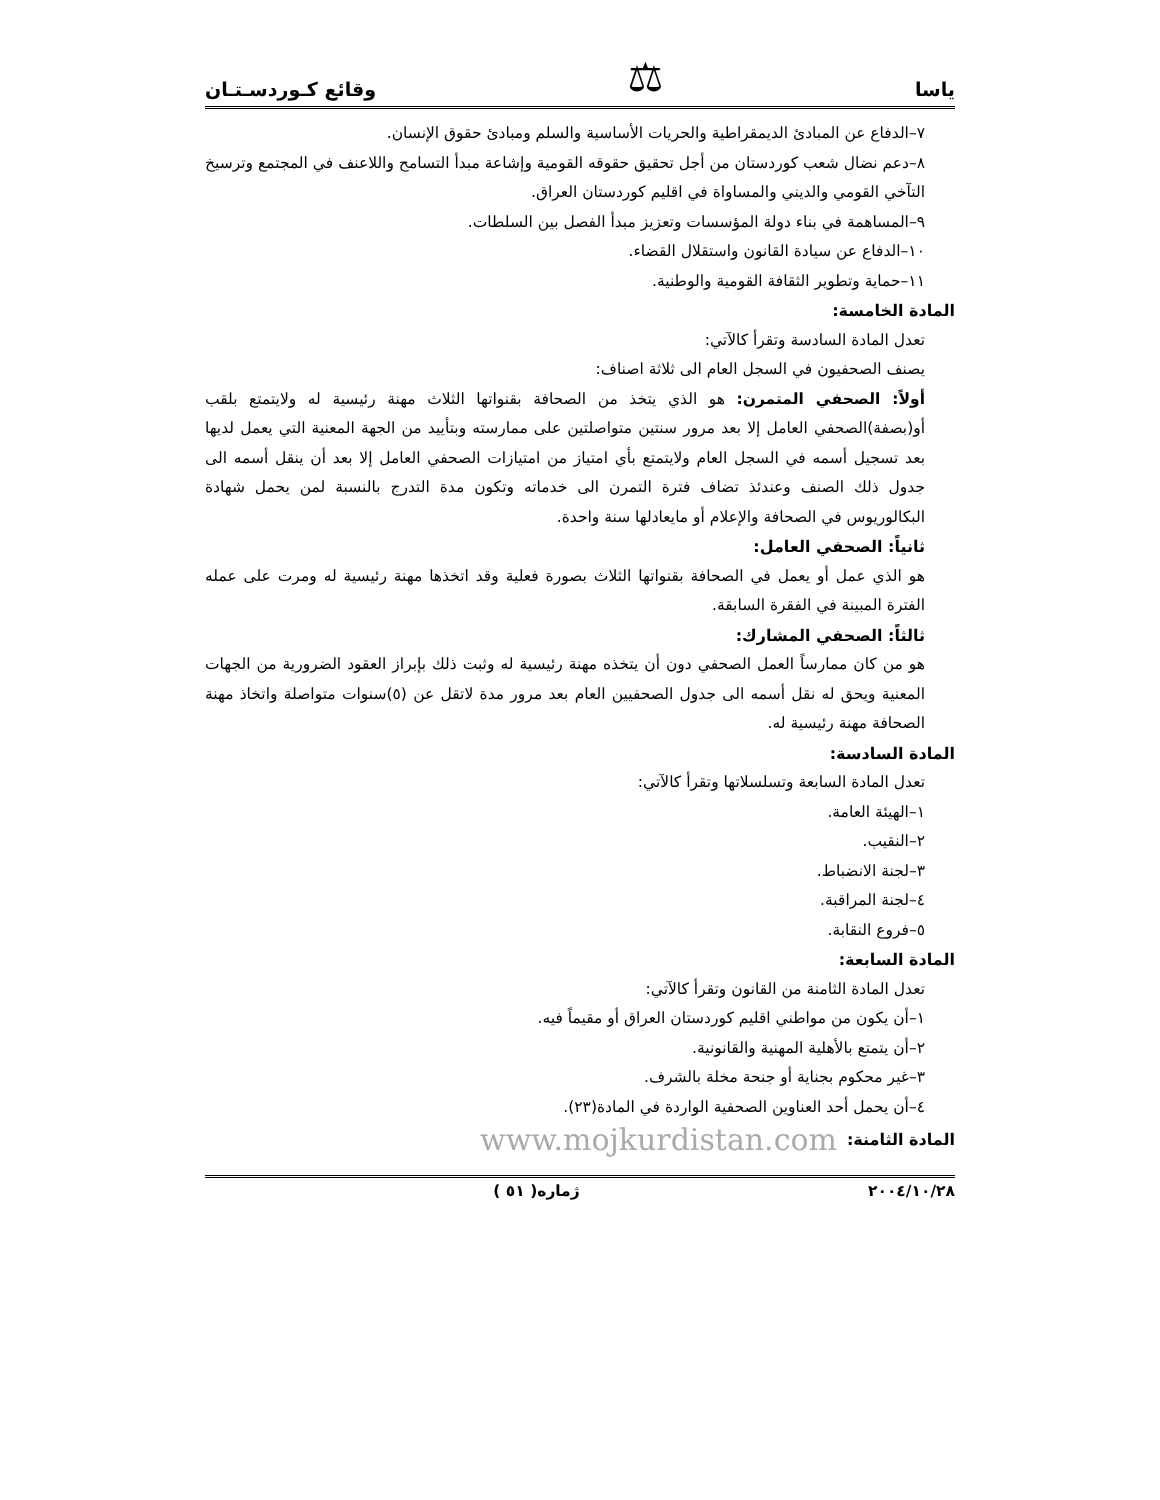ياسا ⚖ وقائع كـوردسـتـان
٧–الدفاع عن المبادئ الديمقراطية والحريات الأساسية والسلم ومبادئ حقوق الإنسان.
٨–دعم نضال شعب كوردستان من أجل تحقيق حقوقه القومية وإشاعة مبدأ التسامح واللاعنف في المجتمع وترسيخ التآخي القومي والديني والمساواة في اقليم كوردستان العراق.
٩–المساهمة في بناء دولة المؤسسات وتعزيز مبدأ الفصل بين السلطات.
١٠–الدفاع عن سيادة القانون واستقلال القضاء.
١١–حماية وتطوير الثقافة القومية والوطنية.
المادة الخامسة:
تعدل المادة السادسة وتقرأ كالآتي:
يصنف الصحفيون في السجل العام الى ثلاثة اصناف:
أولاً: الصحفي المتمرن: هو الذي يتخذ من الصحافة بقنواتها الثلاث مهنة رئيسية له ولايتمتع بلقب أو(بصفة)الصحفي العامل إلا بعد مرور سنتين متواصلتين على ممارسته وبتأييد من الجهة المعنية التي يعمل لديها بعد تسجيل أسمه في السجل العام ولايتمتع بأي امتياز من امتيازات الصحفي العامل إلا بعد أن ينقل أسمه الى جدول ذلك الصنف وعندئذ تضاف فترة التمرن الى خدماته وتكون مدة التدرج بالنسبة لمن يحمل شهادة البكالوريوس في الصحافة والإعلام أو مايعادلها سنة واحدة.
ثانياً: الصحفي العامل:
هو الذي عمل أو يعمل في الصحافة بقنواتها الثلاث بصورة فعلية وقد اتخذها مهنة رئيسية له ومرت على عمله الفترة المبينة في الفقرة السابقة.
ثالثاً: الصحفي المشارك:
هو من كان ممارساً العمل الصحفي دون أن يتخذه مهنة رئيسية له وثبت ذلك بإبراز العقود الضرورية من الجهات المعنية ويحق له نقل أسمه الى جدول الصحفيين العام بعد مرور مدة لاتقل عن (٥)سنوات متواصلة واتخاذ مهنة الصحافة مهنة رئيسية له.
المادة السادسة:
تعدل المادة السابعة وتسلسلاتها وتقرأ كالآتي:
١–الهيئة العامة.
٢–النقيب.
٣–لجنة الانضباط.
٤–لجنة المراقبة.
٥–فروع النقابة.
المادة السابعة:
تعدل المادة الثامنة من القانون وتقرأ كالآتي:
١–أن يكون من مواطني اقليم كوردستان العراق أو مقيماً فيه.
٢–أن يتمتع بالأهلية المهنية والقانونية.
٣–غير محكوم بجناية أو جنحة مخلة بالشرف.
٤–أن يحمل أحد العناوين الصحفية الواردة في المادة(٢٣).
المادة الثامنة:
www.mojkurdistan.com
٢٠٠٤/١٠/٢٨ ژماره( ٥١ )